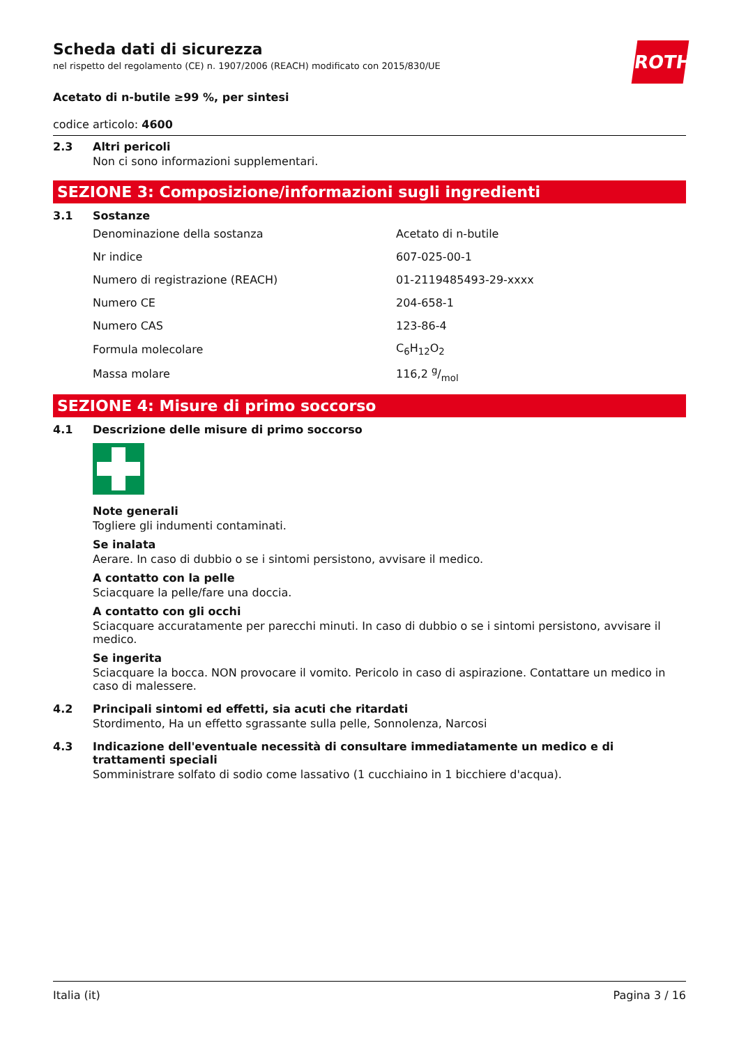ROTH
Scheda dati di sicurezza
nel rispetto del regolamento (CE) n. 1907/2006 (REACH) modificato con 2015/830/UE
Acetato di n-butile ≥99 %, per sintesi
codice articolo: 4600
2.3 Altri pericoli
Non ci sono informazioni supplementari.
SEZIONE 3: Composizione/informazioni sugli ingredienti
3.1 Sostanze
| Denominazione della sostanza | Acetato di n-butile |
| Nr indice | 607-025-00-1 |
| Numero di registrazione (REACH) | 01-2119485493-29-xxxx |
| Numero CE | 204-658-1 |
| Numero CAS | 123-86-4 |
| Formula molecolare | C<sub>6</sub>H<sub>12</sub>O<sub>2</sub> |
| Massa molare | 116,2 g/mol |
SEZIONE 4: Misure di primo soccorso
4.1 Descrizione delle misure di primo soccorso
Note generali
Togliere gli indumenti contaminati.
Se inalata
Aerare. In caso di dubbio o se i sintomi persistono, avvisare il medico.
A contatto con la pelle
Sciacquare la pelle/fare una doccia.
A contatto con gli occhi
Sciacquare accuratamente per parecchi minuti. In caso di dubbio o se i sintomi persistono, avvisare il medico.
Se ingerita
Sciacquare la bocca. NON provocare il vomito. Pericolo in caso di aspirazione. Contattare un medico in caso di malessere.
4.2 Principali sintomi ed effetti, sia acuti che ritardati
Stordimento, Ha un effetto sgrassante sulla pelle, Sonnolenza, Narcosi
4.3 Indicazione dell'eventuale necessità di consultare immediatamente un medico e di trattamenti speciali
Somministrare solfato di sodio come lassativo (1 cucchiaino in 1 bicchiere d'acqua).
Italia (it) Pagina 3 / 16